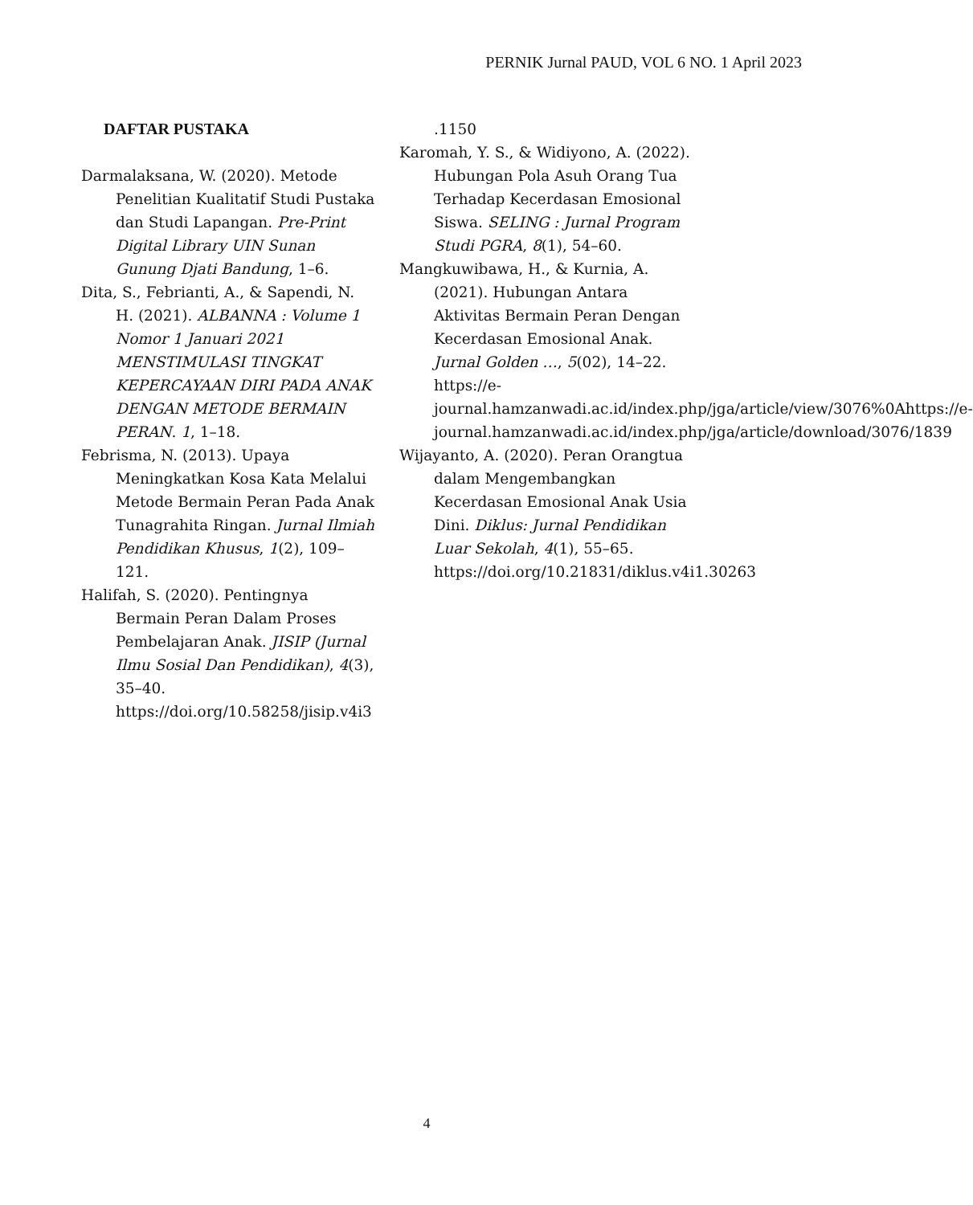PERNIK Jurnal PAUD, VOL 6 NO. 1 April 2023
DAFTAR PUSTAKA
Darmalaksana, W. (2020). Metode Penelitian Kualitatif Studi Pustaka dan Studi Lapangan. Pre-Print Digital Library UIN Sunan Gunung Djati Bandung, 1–6.
Dita, S., Febrianti, A., & Sapendi, N. H. (2021). ALBANNA : Volume 1 Nomor 1 Januari 2021 MENSTIMULASI TINGKAT KEPERCAYAAN DIRI PADA ANAK DENGAN METODE BERMAIN PERAN. 1, 1–18.
Febrisma, N. (2013). Upaya Meningkatkan Kosa Kata Melalui Metode Bermain Peran Pada Anak Tunagrahita Ringan. Jurnal Ilmiah Pendidikan Khusus, 1(2), 109–121.
Halifah, S. (2020). Pentingnya Bermain Peran Dalam Proses Pembelajaran Anak. JISIP (Jurnal Ilmu Sosial Dan Pendidikan), 4(3), 35–40. https://doi.org/10.58258/jisip.v4i3
.1150
Karomah, Y. S., & Widiyono, A. (2022). Hubungan Pola Asuh Orang Tua Terhadap Kecerdasan Emosional Siswa. SELING : Jurnal Program Studi PGRA, 8(1), 54–60.
Mangkuwibawa, H., & Kurnia, A. (2021). Hubungan Antara Aktivitas Bermain Peran Dengan Kecerdasan Emosional Anak. Jurnal Golden …, 5(02), 14–22. https://e-journal.hamzanwadi.ac.id/index.php/jga/article/view/3076%0Ahttps://e-journal.hamzanwadi.ac.id/index.php/jga/article/download/3076/1839
Wijayanto, A. (2020). Peran Orangtua dalam Mengembangkan Kecerdasan Emosional Anak Usia Dini. Diklus: Jurnal Pendidikan Luar Sekolah, 4(1), 55–65. https://doi.org/10.21831/diklus.v4i1.30263
4